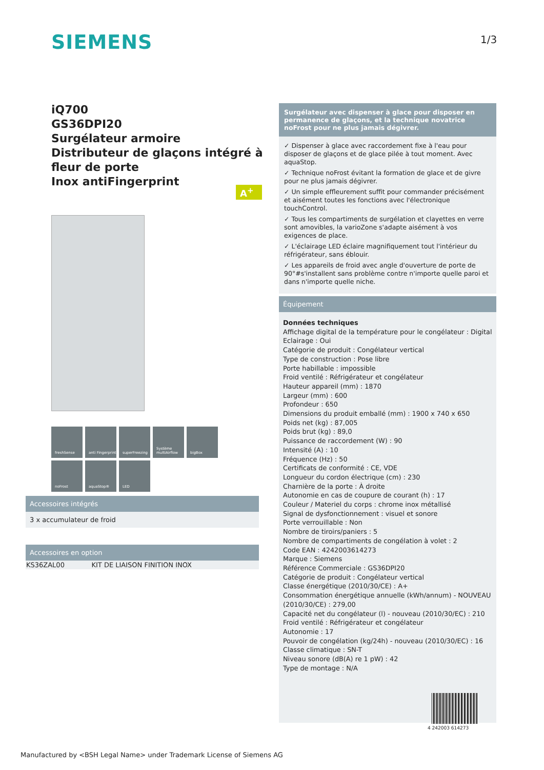SIEMENS 1/3
iQ700
GS36DPI20
Surgélateur armoire
Distributeur de glaçons intégré à fleur de porte
Inox antiFingerprint
A<sup>+</sup>
freshSense
anti Fingerprint
superFreezing
Système multiAirflow
bigBox
noFrost
aquaStop®
LED
Accessoires intégrés
3 x accumulateur de froid
Accessoires en option
| KS36ZAL00 | KIT DE LIAISON FINITION INOX |
Surgélateur avec dispenser à glace pour disposer en permanence de glaçons, et la technique novatrice noFrost pour ne plus jamais dégivrer.
✓ Dispenser à glace avec raccordement fixe à l'eau pour disposer de glaçons et de glace pilée à tout moment. Avec aquaStop.
✓ Technique noFrost évitant la formation de glace et de givre pour ne plus jamais dégivrer.
✓ Un simple effleurement suffit pour commander précisément et aisément toutes les fonctions avec l'électronique touchControl.
✓ Tous les compartiments de surgélation et clayettes en verre sont amovibles, la varioZone s'adapte aisément à vos exigences de place.
✓ L'éclairage LED éclaire magnifiquement tout l'intérieur du réfrigérateur, sans éblouir.
✓ Les appareils de froid avec angle d'ouverture de porte de 90°#s'installent sans problème contre n'importe quelle paroi et dans n'importe quelle niche.
Équipement
Données techniques
Affichage digital de la température pour le congélateur : Digital
Eclairage : Oui
Catégorie de produit : Congélateur vertical
Type de construction : Pose libre
Porte habillable : impossible
Froid ventilé : Réfrigérateur et congélateur
Hauteur appareil (mm) : 1870
Largeur (mm) : 600
Profondeur : 650
Dimensions du produit emballé (mm) : 1900 x 740 x 650
Poids net (kg) : 87,005
Poids brut (kg) : 89,0
Puissance de raccordement (W) : 90
Intensité (A) : 10
Fréquence (Hz) : 50
Certificats de conformité : CE, VDE
Longueur du cordon électrique (cm) : 230
Charnière de la porte : À droite
Autonomie en cas de coupure de courant (h) : 17
Couleur / Materiel du corps : chrome inox métallisé
Signal de dysfonctionnement : visuel et sonore
Porte verrouillable : Non
Nombre de tiroirs/paniers : 5
Nombre de compartiments de congélation à volet : 2
Code EAN : 4242003614273
Marque : Siemens
Référence Commerciale : GS36DPI20
Catégorie de produit : Congélateur vertical
Classe énergétique (2010/30/CE) : A+
Consommation énergétique annuelle (kWh/annum) - NOUVEAU (2010/30/CE) : 279,00
Capacité net du congélateur (l) - nouveau (2010/30/EC) : 210
Froid ventilé : Réfrigérateur et congélateur
Autonomie : 17
Pouvoir de congélation (kg/24h) - nouveau (2010/30/EC) : 16
Classe climatique : SN-T
Niveau sonore (dB(A) re 1 pW) : 42
Type de montage : N/A
4 242003 614273
Manufactured by <BSH Legal Name> under Trademark License of Siemens AG